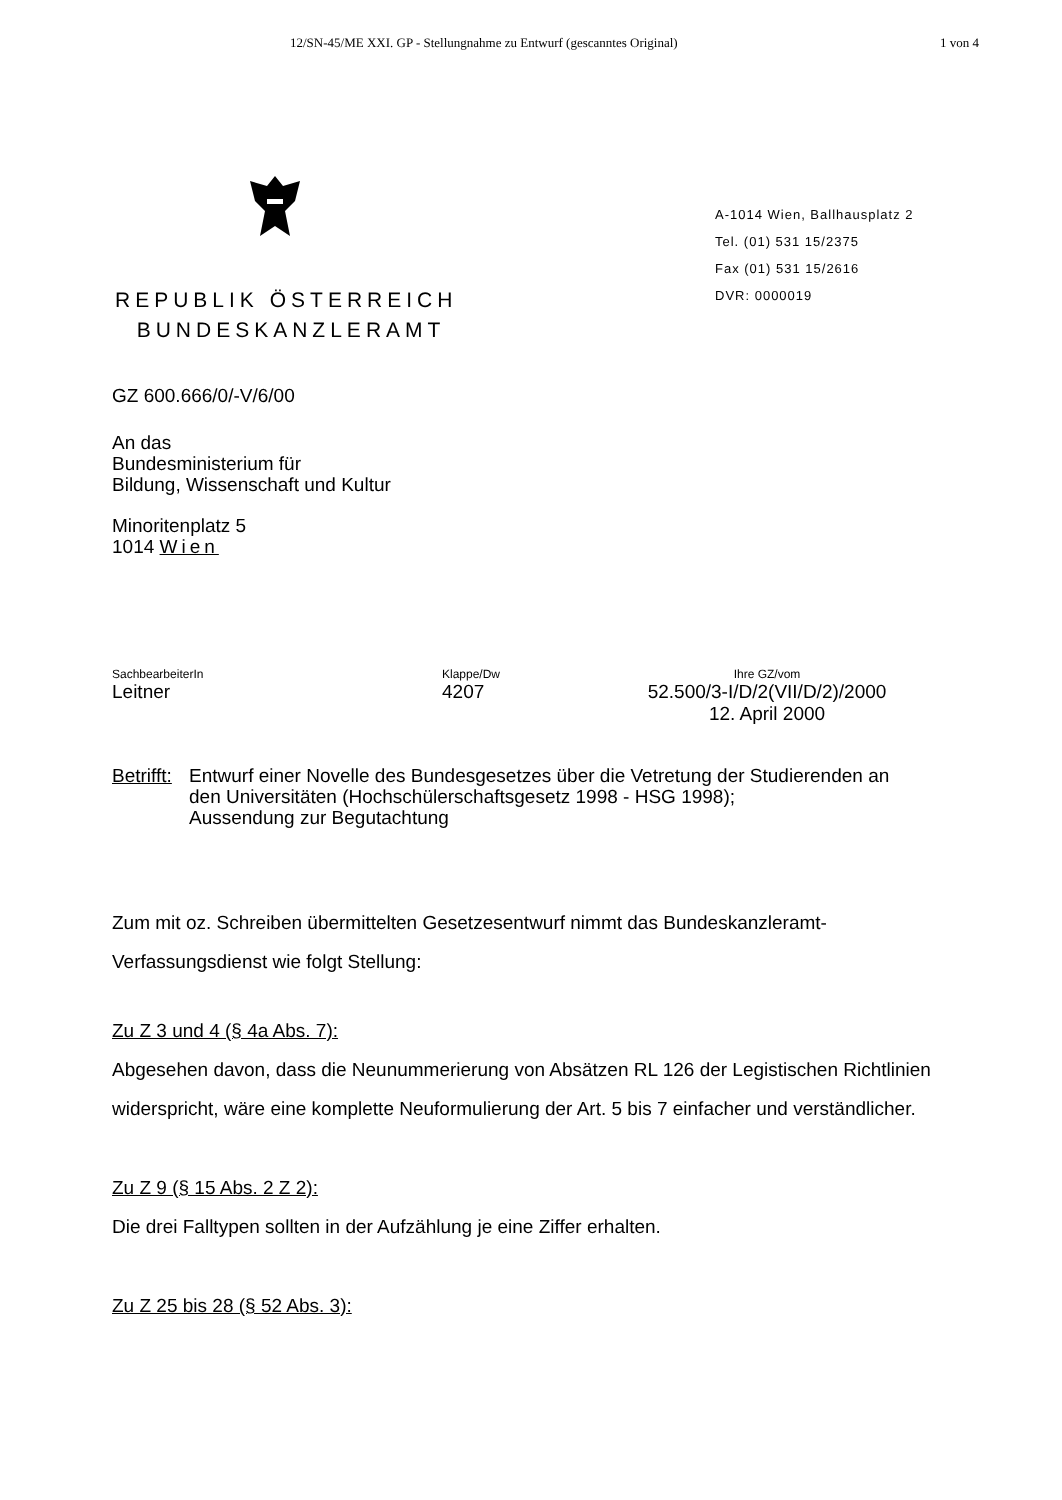12/SN-45/ME XXI. GP - Stellungnahme zu Entwurf (gescanntes Original) 1 von 4
REPUBLIK ÖSTERREICH
BUNDESKANZLERAMT
A-1014 Wien, Ballhausplatz 2
Tel. (01) 531 15/2375
Fax (01) 531 15/2616
DVR: 0000019
GZ 600.666/0/-V/6/00
An das
Bundesministerium für
Bildung, Wissenschaft und Kultur
Minoritenplatz 5
1014 Wien
SachbearbeiterIn
Leitner
Klappe/Dw
4207
Ihre GZ/vom
52.500/3-I/D/2(VII/D/2)/2000
12. April 2000
Betrifft:
Entwurf einer Novelle des Bundesgesetzes über die Vetretung der Studierenden an den Universitäten (Hochschülerschaftsgesetz 1998 - HSG 1998);
Aussendung zur Begutachtung
Zum mit oz. Schreiben übermittelten Gesetzesentwurf nimmt das Bundeskanzleramt-Verfassungsdienst wie folgt Stellung:
Zu Z 3 und 4 (§ 4a Abs. 7):
Abgesehen davon, dass die Neunummerierung von Absätzen RL 126 der Legistischen Richtlinien widerspricht, wäre eine komplette Neuformulierung der Art. 5 bis 7 einfacher und verständlicher.
Zu Z 9 (§ 15 Abs. 2 Z 2):
Die drei Falltypen sollten in der Aufzählung je eine Ziffer erhalten.
Zu Z 25 bis 28 (§ 52 Abs. 3):